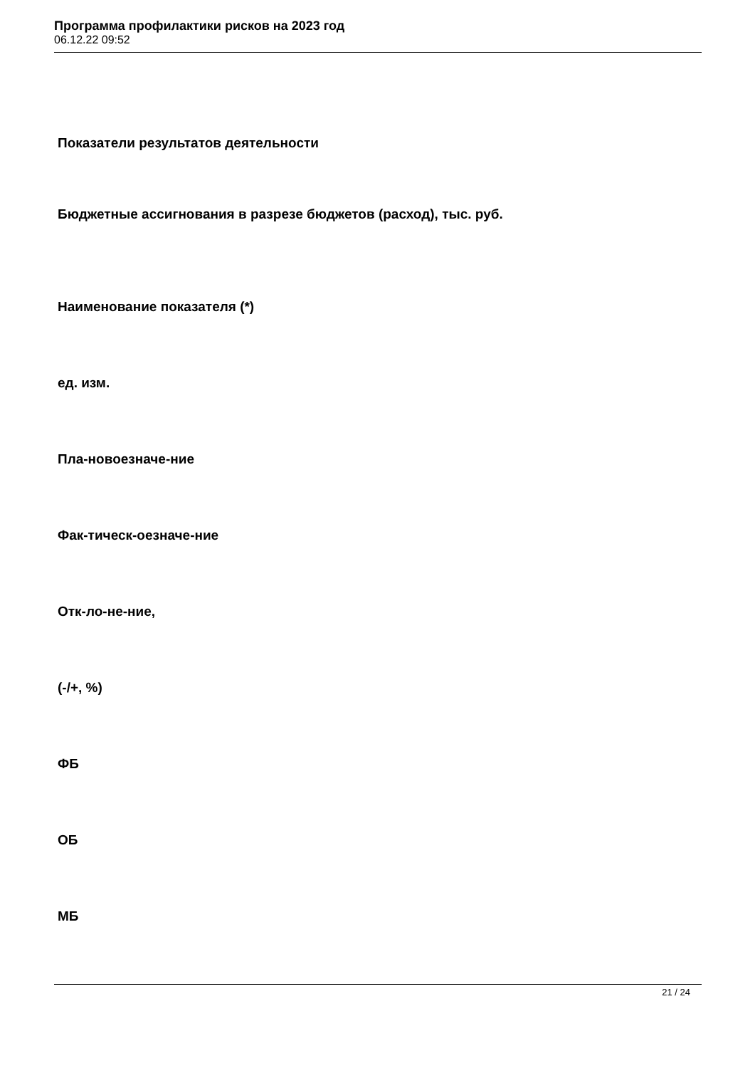Программа профилактики рисков на 2023 год
06.12.22 09:52
Показатели результатов деятельности
Бюджетные ассигнования в разрезе бюджетов (расход), тыс. руб.
Наименование показателя (*)
ед. изм.
Пла-новоезначе-ние
Фак-тическ-оезначе-ние
Отк-ло-не-ние,
(-/+, %)
ФБ
ОБ
МБ
21 / 24